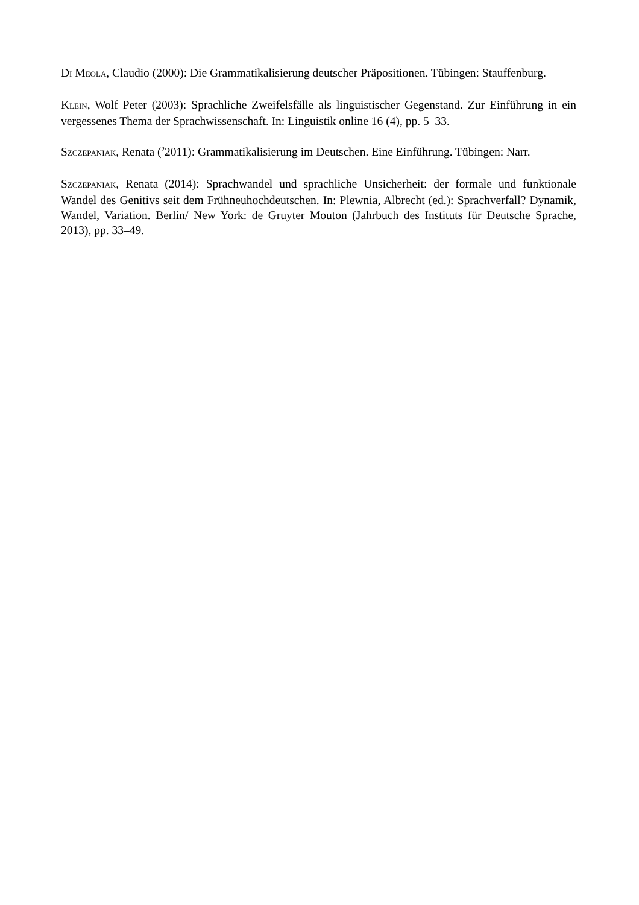DI MEOLA, Claudio (2000): Die Grammatikalisierung deutscher Präpositionen. Tübingen: Stauffenburg.
KLEIN, Wolf Peter (2003): Sprachliche Zweifelsfälle als linguistischer Gegenstand. Zur Einführung in ein vergessenes Thema der Sprachwissenschaft. In: Linguistik online 16 (4), pp. 5–33.
SZCZEPANIAK, Renata (<sup>2</sup>2011): Grammatikalisierung im Deutschen. Eine Einführung. Tübingen: Narr.
SZCZEPANIAK, Renata (2014): Sprachwandel und sprachliche Unsicherheit: der formale und funktionale Wandel des Genitivs seit dem Frühneuhochdeutschen. In: Plewnia, Albrecht (ed.): Sprachverfall? Dynamik, Wandel, Variation. Berlin/ New York: de Gruyter Mouton (Jahrbuch des Instituts für Deutsche Sprache, 2013), pp. 33–49.